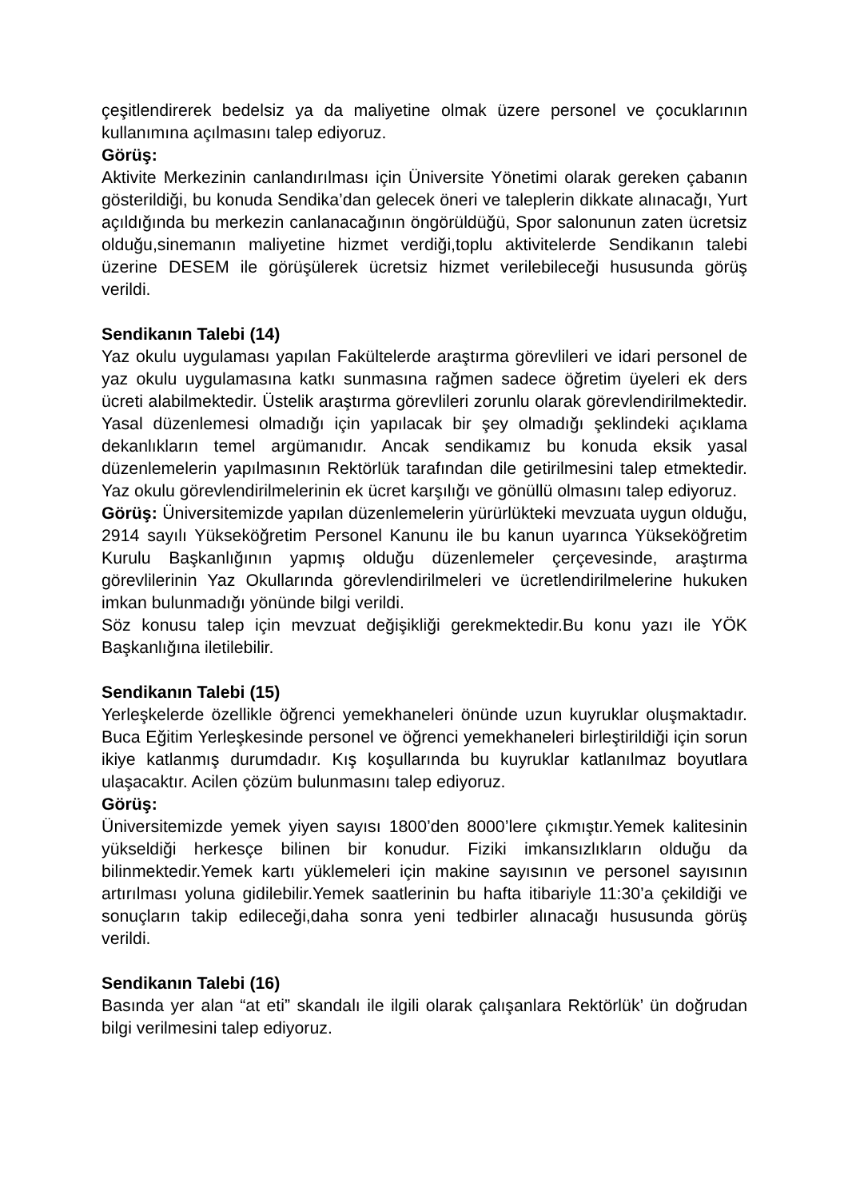çeşitlendirerek bedelsiz ya da maliyetine olmak üzere personel ve çocuklarının kullanımına açılmasını talep ediyoruz.
Görüş:
Aktivite Merkezinin canlandırılması için Üniversite Yönetimi olarak gereken çabanın gösterildiği, bu konuda Sendika’dan gelecek öneri ve taleplerin dikkate alınacağı, Yurt açıldığında bu merkezin canlanacağının öngörüldüğü, Spor salonunun zaten ücretsiz olduğu,sinemanın maliyetine hizmet verdiği,toplu aktivitelerde Sendikanın talebi üzerine DESEM ile görüşülerek ücretsiz hizmet verilebileceği hususunda görüş verildi.
Sendikanın Talebi (14)
Yaz okulu uygulaması yapılan Fakültelerde araştırma görevlileri ve idari personel de yaz okulu uygulamasına katkı sunmasına rağmen sadece öğretim üyeleri ek ders ücreti alabilmektedir. Üstelik araştırma görevlileri zorunlu olarak görevlendirilmektedir. Yasal düzenlemesi olmadığı için yapılacak bir şey olmadığı şeklindeki açıklama dekanlıkların temel argümanıdır. Ancak sendikamız bu konuda eksik yasal düzenlemelerin yapılmasının Rektörlük tarafından dile getirilmesini talep etmektedir. Yaz okulu görevlendirilmelerinin ek ücret karşılığı ve gönüllü olmasını talep ediyoruz.
Görüş: Üniversitemizde yapılan düzenlemelerin yürürlükteki mevzuata uygun olduğu, 2914 sayılı Yükseköğretim Personel Kanunu ile bu kanun uyarınca Yükseköğretim Kurulu Başkanlığının yapmış olduğu düzenlemeler çerçevesinde, araştırma görevlilerinin Yaz Okullarında görevlendirilmeleri ve ücretlendirilmelerine hukuken imkan bulunmadığı yönünde bilgi verildi.
Söz konusu talep için mevzuat değişikliği gerekmektedir.Bu konu yazı ile YÖK Başkanlığına iletilebilir.
Sendikanın Talebi (15)
Yerleşkelerde özellikle öğrenci yemekhaneleri önünde uzun kuyruklar oluşmaktadır. Buca Eğitim Yerleşkesinde personel ve öğrenci yemekhaneleri birleştirildiği için sorun ikiye katlanmış durumdadır. Kış koşullarında bu kuyruklar katlanılmaz boyutlara ulaşacaktır. Acilen çözüm bulunmasını talep ediyoruz.
Görüş:
Üniversitemizde yemek yiyen sayısı 1800’den 8000’lere çıkmıştır.Yemek kalitesinin yükseldiği herkesçe bilinen bir konudur. Fiziki imkansızlıkların olduğu da bilinmektedir.Yemek kartı yüklemeleri için makine sayısının ve personel sayısının artırılması yoluna gidilebilir.Yemek saatlerinin bu hafta itibariyle 11:30’a çekildiği ve sonuçların takip edileceği,daha sonra yeni tedbirler alınacağı hususunda görüş verildi.
Sendikanın Talebi (16)
Basında yer alan “at eti” skandalı ile ilgili olarak çalışanlara Rektörlük’ ün doğrudan bilgi verilmesini talep ediyoruz.